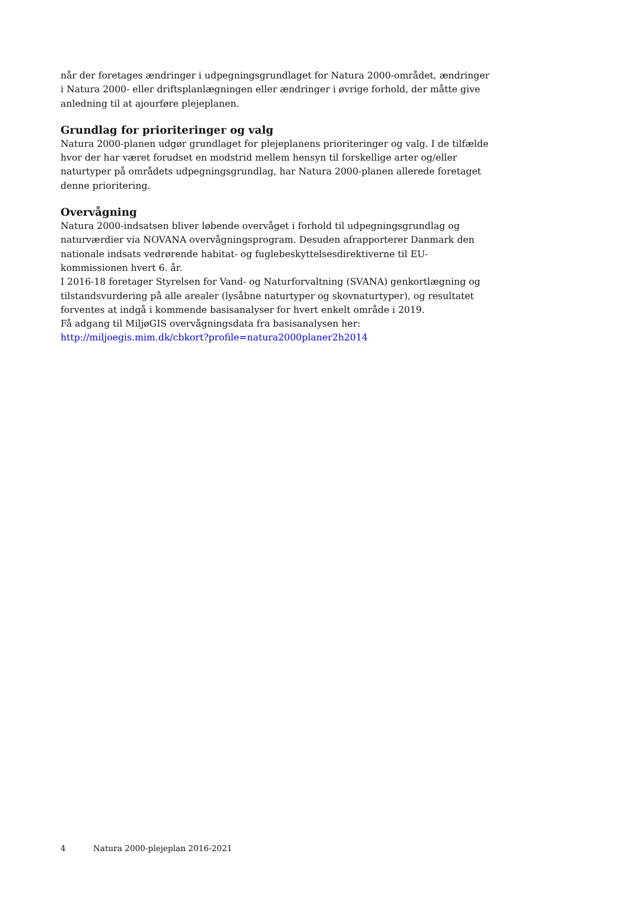når der foretages ændringer i udpegningsgrundlaget for Natura 2000-området, ændringer i Natura 2000- eller driftsplanlægningen eller ændringer i øvrige forhold, der måtte give anledning til at ajourføre plejeplanen.
Grundlag for prioriteringer og valg
Natura 2000-planen udgør grundlaget for plejeplanens prioriteringer og valg. I de tilfælde hvor der har været forudset en modstrid mellem hensyn til forskellige arter og/eller naturtyper på områdets udpegningsgrundlag, har Natura 2000-planen allerede foretaget denne prioritering.
Overvågning
Natura 2000-indsatsen bliver løbende overvåget i forhold til udpegningsgrundlag og naturværdier via NOVANA overvågningsprogram. Desuden afrapporterer Danmark den nationale indsats vedrørende habitat- og fuglebeskyttelsesdirektiverne til EU-kommissionen hvert 6. år.
I 2016-18 foretager Styrelsen for Vand- og Naturforvaltning (SVANA) genkortlægning og tilstandsvurdering på alle arealer (lysåbne naturtyper og skovnaturtyper), og resultatet forventes at indgå i kommende basisanalyser for hvert enkelt område i 2019.
Få adgang til MiljøGIS overvågningsdata fra basisanalysen her:
http://miljoegis.mim.dk/cbkort?profile=natura2000planer2h2014
4 Natura 2000-plejeplan 2016-2021